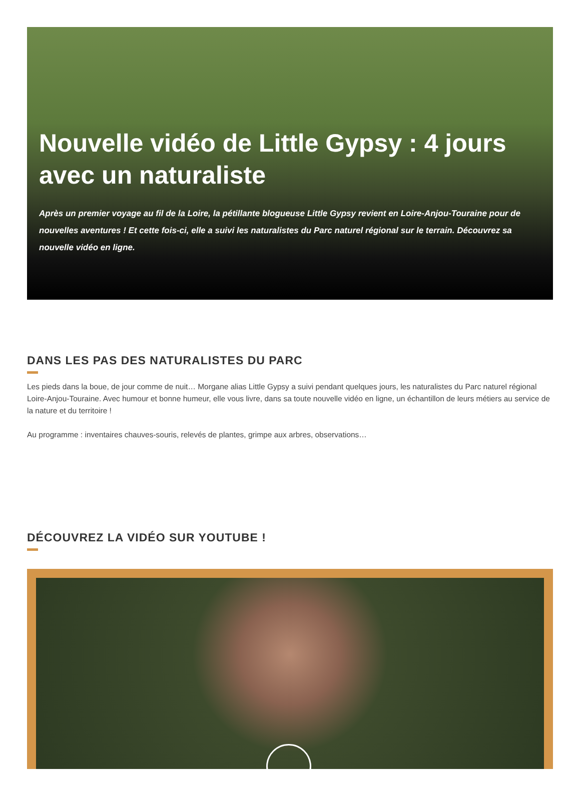Nouvelle vidéo de Little Gypsy : 4 jours avec un naturaliste
Après un premier voyage au fil de la Loire, la pétillante blogueuse Little Gypsy revient en Loire-Anjou-Touraine pour de nouvelles aventures ! Et cette fois-ci, elle a suivi les naturalistes du Parc naturel régional sur le terrain. Découvrez sa nouvelle vidéo en ligne.
DANS LES PAS DES NATURALISTES DU PARC
Les pieds dans la boue, de jour comme de nuit… Morgane alias Little Gypsy a suivi pendant quelques jours, les naturalistes du Parc naturel régional Loire-Anjou-Touraine. Avec humour et bonne humeur, elle vous livre, dans sa toute nouvelle vidéo en ligne, un échantillon de leurs métiers au service de la nature et du territoire !
Au programme : inventaires chauves-souris, relevés de plantes, grimpe aux arbres, observations…
DÉCOUVREZ LA VIDÉO SUR YOUTUBE !